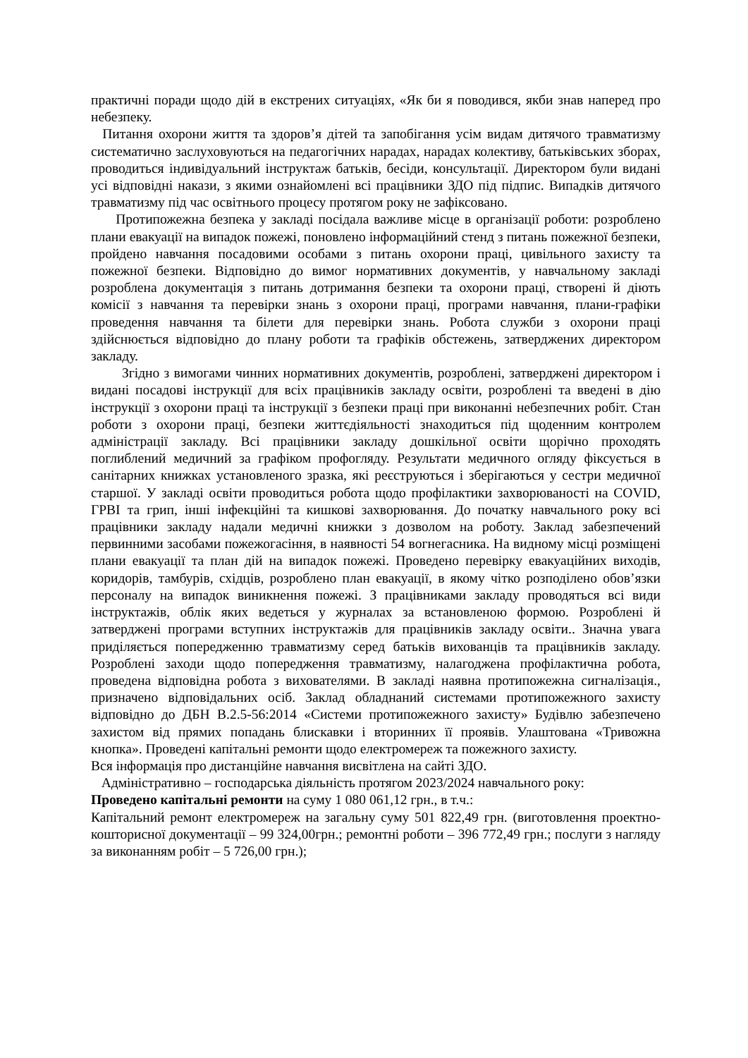практичні поради щодо дій в екстрених ситуаціях, «Як би я поводився, якби знав наперед про небезпеку.
Питання охорони життя та здоров’я дітей та запобігання усім видам дитячого травматизму систематично заслуховуються на педагогічних нарадах, нарадах колективу, батьківських зборах, проводиться індивідуальний інструктаж батьків, бесіди, консультації. Директором були видані усі відповідні накази, з якими ознайомлені всі працівники ЗДО під підпис. Випадків дитячого травматизму під час освітнього процесу протягом року не зафіксовано.
Протипожежна безпека у закладі посідала важливе місце в організації роботи: розроблено плани евакуації на випадок пожежі, поновлено інформаційний стенд з питань пожежної безпеки, пройдено навчання посадовими особами з питань охорони праці, цивільного захисту та пожежної безпеки. Відповідно до вимог нормативних документів, у навчальному закладі розроблена документація з питань дотримання безпеки та охорони праці, створені й діють комісії з навчання та перевірки знань з охорони праці, програми навчання, плани-графіки проведення навчання та білети для перевірки знань. Робота служби з охорони праці здійснюється відповідно до плану роботи та графіків обстежень, затверджених директором закладу.
Згідно з вимогами чинних нормативних документів, розроблені, затверджені директором і видані посадові інструкції для всіх працівників закладу освіти, розроблені та введені в дію інструкції з охорони праці та інструкції з безпеки праці при виконанні небезпечних робіт. Стан роботи з охорони праці, безпеки життєдіяльності знаходиться під щоденним контролем адміністрації закладу. Всі працівники закладу дошкільної освіти щорічно проходять поглиблений медичний за графіком профогляду. Результати медичного огляду фіксується в санітарних книжках установленого зразка, які реєструються і зберігаються у сестри медичної старшої. У закладі освіти проводиться робота щодо профілактики захворюваності на COVID, ГРВІ та грип, інші інфекційні та кишкові захворювання. До початку навчального року всі працівники закладу надали медичні книжки з дозволом на роботу. Заклад забезпечений первинними засобами пожежогасіння, в наявності 54 вогнегасника. На видному місці розміщені плани евакуації та план дій на випадок пожежі. Проведено перевірку евакуаційних виходів, коридорів, тамбурів, східців, розроблено план евакуації, в якому чітко розподілено обов’язки персоналу на випадок виникнення пожежі. З працівниками закладу проводяться всі види інструктажів, облік яких ведеться у журналах за встановленою формою. Розроблені й затверджені програми вступних інструктажів для працівників закладу освіти.. Значна увага приділяється попередженню травматизму серед батьків вихованців та працівників закладу. Розроблені заходи щодо попередження травматизму, налагоджена профілактична робота, проведена відповідна робота з вихователями. В закладі наявна протипожежна сигналізація., призначено відповідальних осіб. Заклад обладнаний системами протипожежного захисту відповідно до ДБН В.2.5-56:2014 «Системи протипожежного захисту» Будівлю забезпечено захистом від прямих попадань блискавки і вторинних її проявів. Улаштована «Тривожна кнопка». Проведені капітальні ремонти щодо електромереж та пожежного захисту.
Вся інформація про дистанційне навчання висвітлена на сайті ЗДО.
Адміністративно – господарська діяльність протягом 2023/2024 навчального року:
Проведено капітальні ремонти на суму 1 080 061,12 грн., в т.ч.:
Капітальний ремонт електромереж на загальну суму 501 822,49 грн. (виготовлення проектно-кошторисної документації – 99 324,00грн.; ремонтні роботи – 396 772,49 грн.; послуги з нагляду за виконанням робіт – 5 726,00 грн.);